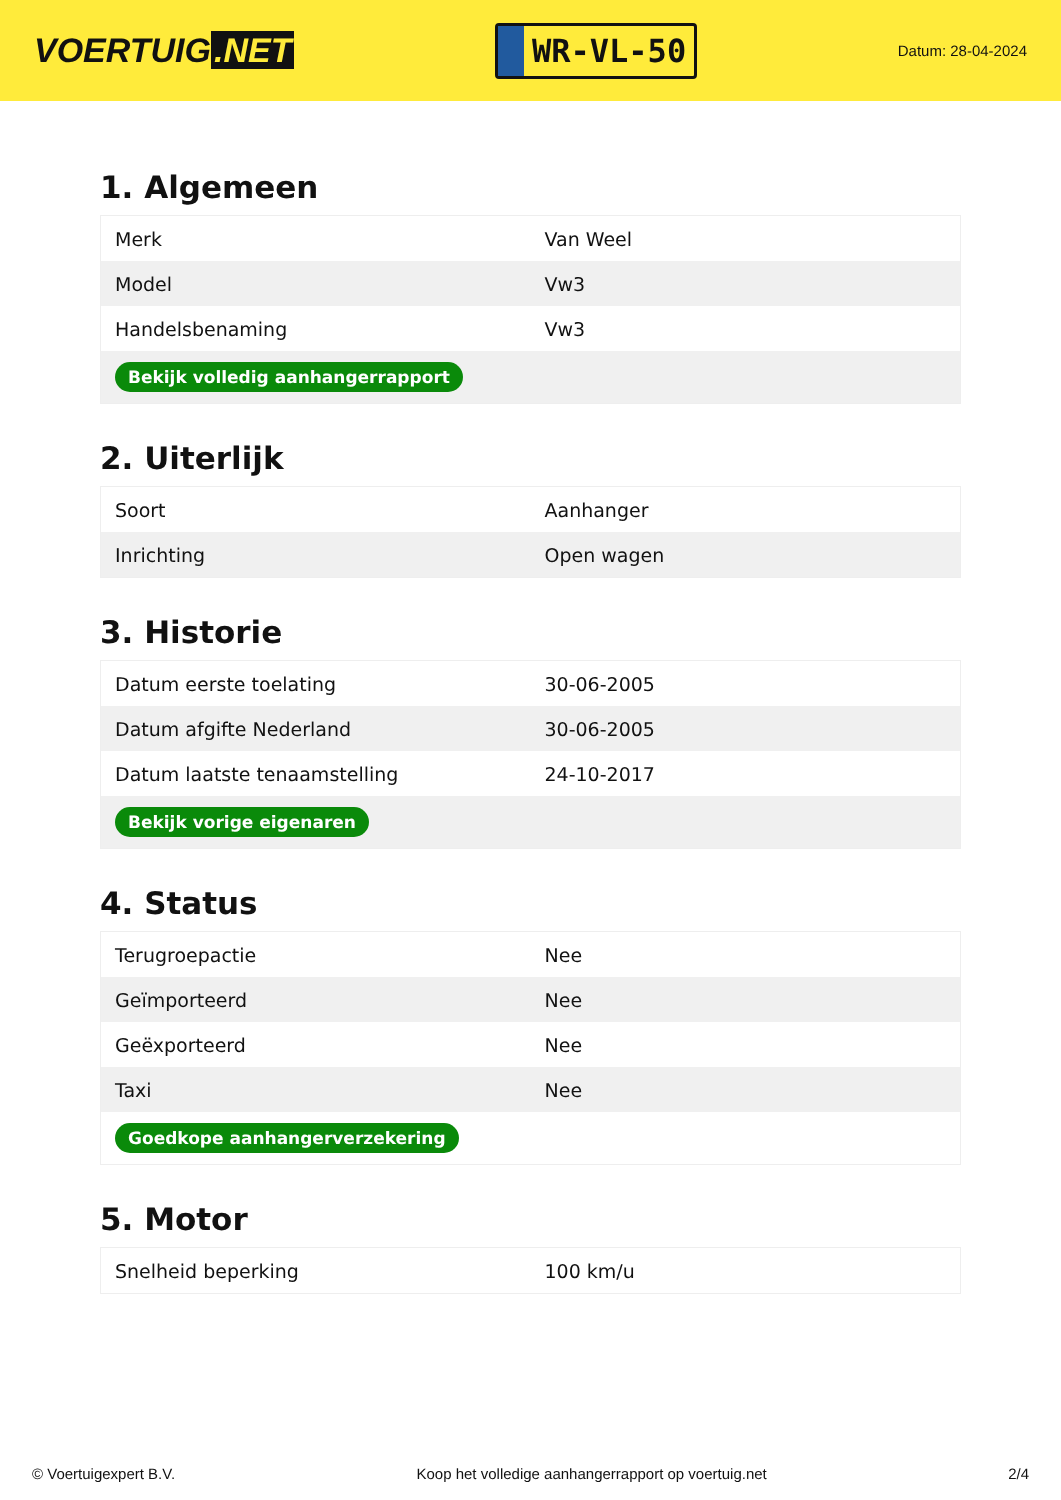VOERTUIG.NET
WR-VL-50
Datum: 28-04-2024
1. Algemeen
| Merk | Van Weel |
| Model | Vw3 |
| Handelsbenaming | Vw3 |
| Bekijk volledig aanhangerrapport | |
2. Uiterlijk
| Soort | Aanhanger |
| Inrichting | Open wagen |
3. Historie
| Datum eerste toelating | 30-06-2005 |
| Datum afgifte Nederland | 30-06-2005 |
| Datum laatste tenaamstelling | 24-10-2017 |
| Bekijk vorige eigenaren | |
4. Status
| Terugroepactie | Nee |
| Geïmporteerd | Nee |
| Geëxporteerd | Nee |
| Taxi | Nee |
| Goedkope aanhangerverzekering | |
5. Motor
| Snelheid beperking | 100 km/u |
© Voertuigexpert B.V. Koop het volledige aanhangerrapport op voertuig.net 2/4